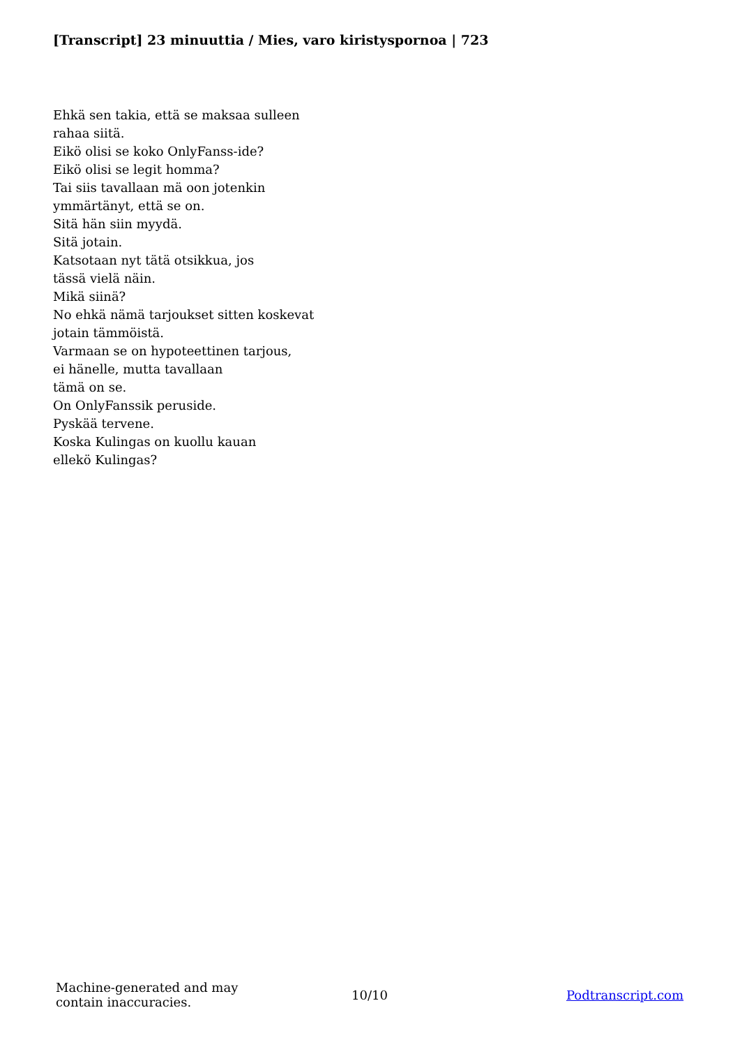[Transcript] 23 minuuttia / Mies, varo kiristyspornoa | 723
Ehkä sen takia, että se maksaa sulleen
rahaa siitä.
Eikö olisi se koko OnlyFanss-ide?
Eikö olisi se legit homma?
Tai siis tavallaan mä oon jotenkin
ymmärtänyt, että se on.
Sitä hän siin myydä.
Sitä jotain.
Katsotaan nyt tätä otsikkua, jos
tässä vielä näin.
Mikä siinä?
No ehkä nämä tarjoukset sitten koskevat
jotain tämmöistä.
Varmaan se on hypoteettinen tarjous,
ei hänelle, mutta tavallaan
tämä on se.
On OnlyFanssik peruside.
Pyskää tervene.
Koska Kulingas on kuollu kauan
ellekö Kulingas?
Machine-generated and may
contain inaccuracies.
10/10 Podtranscript.com